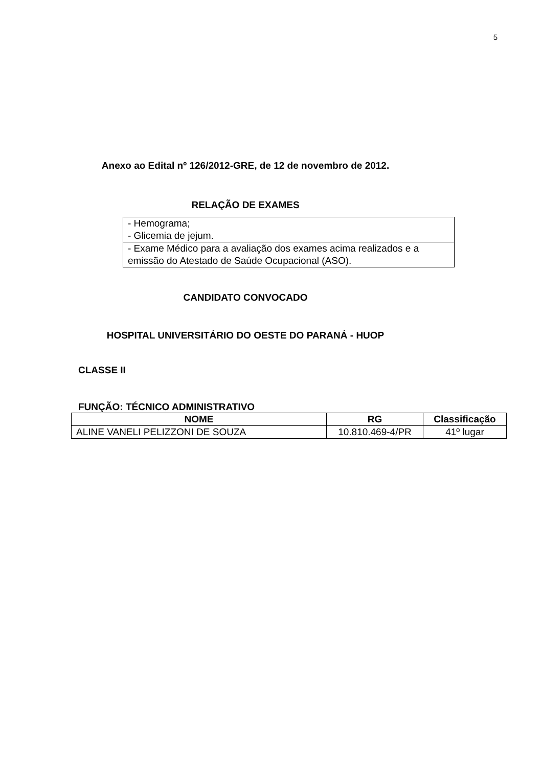5
Anexo ao Edital nº 126/2012-GRE, de 12 de novembro de 2012.
RELAÇÃO DE EXAMES
| - Hemograma; - Glicemia de jejum. |
| - Exame Médico para a avaliação dos exames acima realizados e a emissão do Atestado de Saúde Ocupacional (ASO). |
CANDIDATO CONVOCADO
HOSPITAL UNIVERSITÁRIO DO OESTE DO PARANÁ - HUOP
CLASSE II
FUNÇÃO: TÉCNICO ADMINISTRATIVO
| NOME | RG | Classificação |
| --- | --- | --- |
| ALINE VANELI PELIZZONI DE SOUZA | 10.810.469-4/PR | 41º lugar |